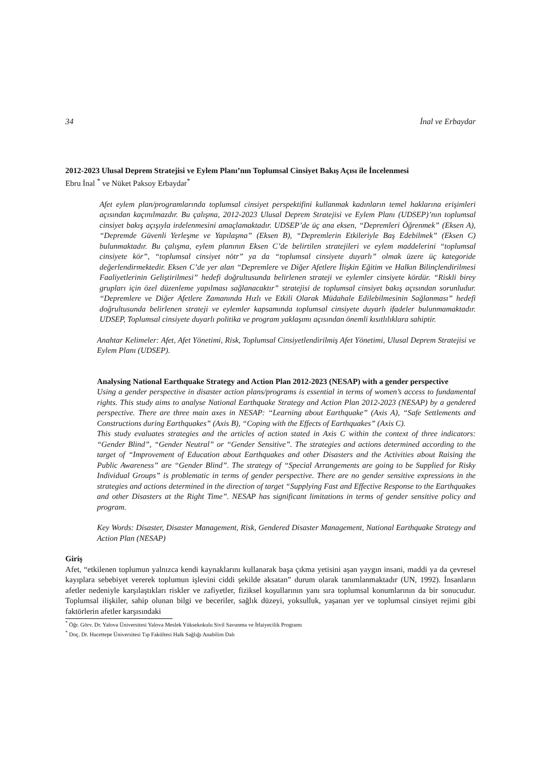34 İnal ve Erbaydar
2012-2023 Ulusal Deprem Stratejisi ve Eylem Planı’nın Toplumsal Cinsiyet Bakış Açısı ile İncelenmesi
Ebru İnal <sup>*</sup> ve Nüket Paksoy Erbaydar<sup>*</sup>
Afet eylem plan/programlarında toplumsal cinsiyet perspektifini kullanmak kadınların temel haklarına erişimleri açısından kaçınılmazdır. Bu çalışma, 2012-2023 Ulusal Deprem Stratejisi ve Eylem Planı (UDSEP)’nın toplumsal cinsiyet bakış açışıyla irdelenmesini amaçlamaktadır. UDSEP’de üç ana eksen, “Depremleri Öğrenmek” (Eksen A), “Depremde Güvenli Yerleşme ve Yapılaşma” (Eksen B), “Depremlerin Etkileriyle Baş Edebilmek” (Eksen C) bulunmaktadır. Bu çalışma, eylem planının Eksen C’de belirtilen stratejileri ve eylem maddelerini “toplumsal cinsiyete kör”, “toplumsal cinsiyet nötr” ya da “toplumsal cinsiyete duyarlı” olmak üzere üç kategoride değerlendirmektedir. Eksen C’de yer alan “Depremlere ve Diğer Afetlere İlişkin Eğitim ve Halkın Bilinçlendirilmesi Faaliyetlerinin Geliştirilmesi” hedefi doğrultusunda belirlenen strateji ve eylemler cinsiyete kördür. “Riskli birey grupları için özel düzenleme yapılması sağlanacaktır” stratejisi de toplumsal cinsiyet bakış açısından sorunludur. “Depremlere ve Diğer Afetlere Zamanında Hızlı ve Etkili Olarak Müdahale Edilebilmesinin Sağlanması” hedefi doğrultusunda belirlenen strateji ve eylemler kapsamında toplumsal cinsiyete duyarlı ifadeler bulunmamaktadır. UDSEP, Toplumsal cinsiyete duyarlı politika ve program yaklaşımı açısından önemli kısıtlılıklara sahiptir.
Anahtar Kelimeler: Afet, Afet Yönetimi, Risk, Toplumsal Cinsiyetlendirilmiş Afet Yönetimi, Ulusal Deprem Stratejisi ve Eylem Planı (UDSEP).
Analysing National Earthquake Strategy and Action Plan 2012-2023 (NESAP) with a gender perspective
Using a gender perspective in disaster action plans/programs is essential in terms of women’s access to fundamental rights. This study aims to analyse National Earthquake Strategy and Action Plan 2012-2023 (NESAP) by a gendered perspective. There are three main axes in NESAP: “Learning about Earthquake” (Axis A), “Safe Settlements and Constructions during Earthquakes” (Axis B), “Coping with the Effects of Earthquakes” (Axis C).
This study evaluates strategies and the articles of action stated in Axis C within the context of three indicators: “Gender Blind”, “Gender Neutral” or “Gender Sensitive”. The strategies and actions determined according to the target of “Improvement of Education about Earthquakes and other Disasters and the Activities about Raising the Public Awareness” are “Gender Blind”. The strategy of “Special Arrangements are going to be Supplied for Risky Individual Groups” is problematic in terms of gender perspective. There are no gender sensitive expressions in the strategies and actions determined in the direction of target “Supplying Fast and Effective Response to the Earthquakes and other Disasters at the Right Time”. NESAP has significant limitations in terms of gender sensitive policy and program.
Key Words: Disaster, Disaster Management, Risk, Gendered Disaster Management, National Earthquake Strategy and Action Plan (NESAP)
Giriş
Afet, “etkilenen toplumun yalnızca kendi kaynaklarını kullanarak başa çıkma yetisini aşan yaygın insani, maddi ya da çevresel kayıplara sebebiyet vererek toplumun işlevini ciddi şekilde aksatan” durum olarak tanımlanmaktadır (UN, 1992). İnsanların afetler nedeniyle karşılaştıkları riskler ve zafiyetler, fiziksel koşullarının yanı sıra toplumsal konumlarının da bir sonucudur. Toplumsal ilişkiler, sahip olunan bilgi ve beceriler, sağlık düzeyi, yoksulluk, yaşanan yer ve toplumsal cinsiyet rejimi gibi faktörlerin afetler karşısındaki
<sup>*</sup> Öğr. Görv. Dr. Yalova Üniversitesi Yalova Meslek Yüksekokulu Sivil Savunma ve İtfaiyecilik Programı
<sup>*</sup> Doç. Dr. Hacettepe Üniversitesi Tıp Fakültesi Halk Sağlığı Anabilim Dalı